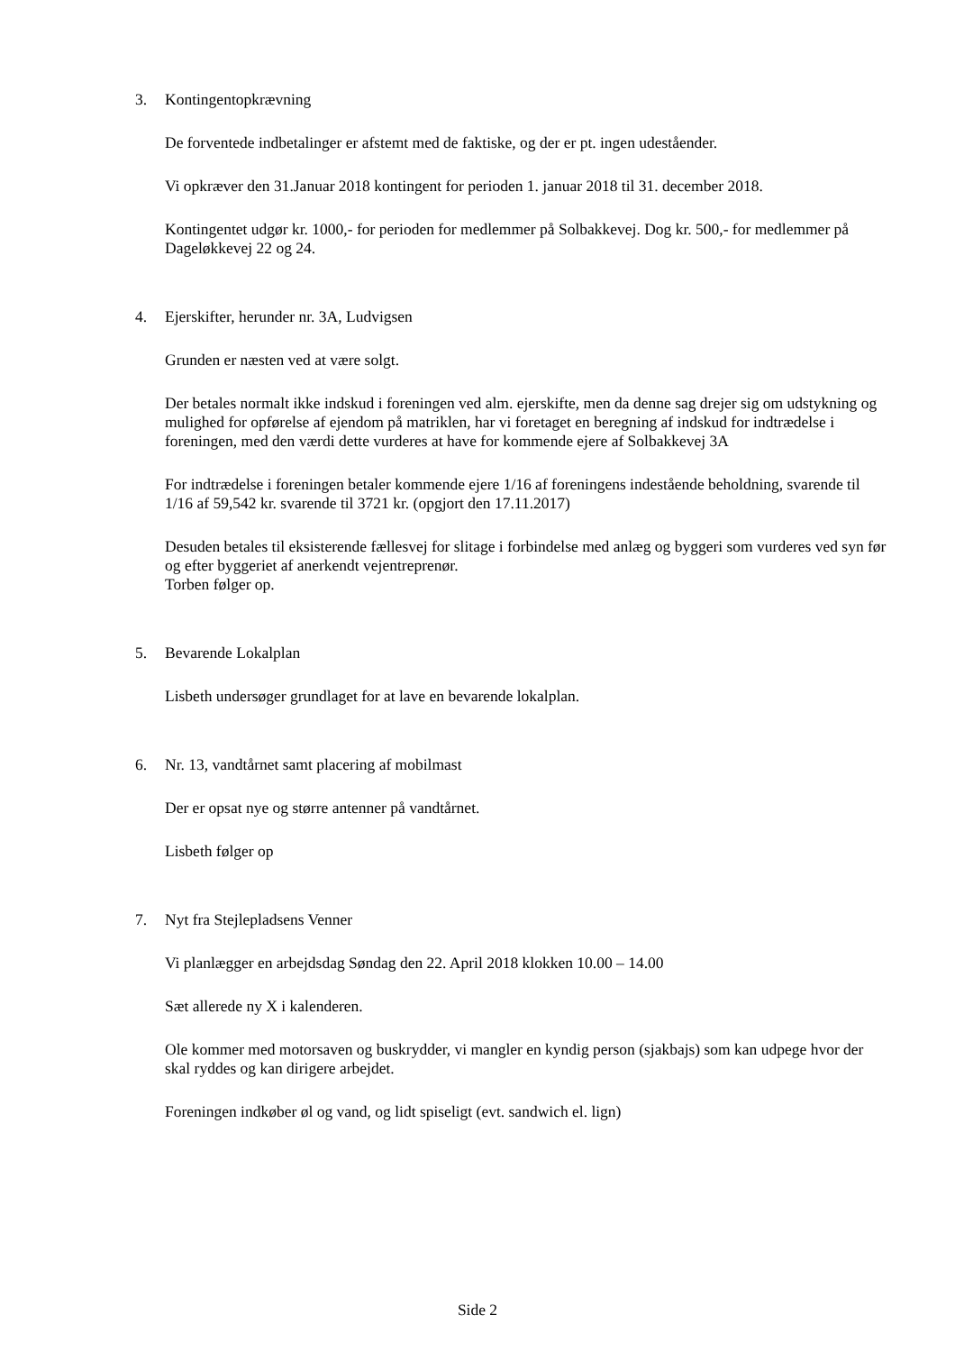3. Kontingentopkrævning
De forventede indbetalinger er afstemt med de faktiske, og der er pt. ingen udeståender.
Vi opkræver den 31.Januar 2018 kontingent for perioden 1. januar 2018 til 31. december 2018.
Kontingentet udgør kr. 1000,- for perioden for medlemmer på Solbakkevej. Dog kr. 500,- for medlemmer på Dageløkkevej 22 og 24.
4. Ejerskifter, herunder nr. 3A, Ludvigsen
Grunden er næsten ved at være solgt.
Der betales normalt ikke indskud i foreningen ved alm. ejerskifte, men da denne sag drejer sig om udstykning og mulighed for opførelse af ejendom på matriklen, har vi foretaget en beregning af indskud for indtrædelse i foreningen, med den værdi dette vurderes at have for kommende ejere af Solbakkevej 3A
For indtrædelse i foreningen betaler kommende ejere 1/16 af foreningens indestående beholdning, svarende til 1/16 af 59,542 kr. svarende til 3721 kr. (opgjort den 17.11.2017)
Desuden betales til eksisterende fællesvej for slitage i forbindelse med anlæg og byggeri som vurderes ved syn før og efter byggeriet af anerkendt vejentreprenør.
Torben følger op.
5. Bevarende Lokalplan
Lisbeth undersøger grundlaget for at lave en bevarende lokalplan.
6. Nr. 13, vandtårnet samt placering af mobilmast
Der er opsat nye og større antenner på vandtårnet.
Lisbeth følger op
7. Nyt fra Stejlepladsens Venner
Vi planlægger en arbejdsdag Søndag den 22. April 2018 klokken 10.00 – 14.00
Sæt allerede ny X i kalenderen.
Ole kommer med motorsaven og buskrydder, vi mangler en kyndig person (sjakbajs) som kan udpege hvor der skal ryddes og kan dirigere arbejdet.
Foreningen indkøber øl og vand, og lidt spiseligt (evt. sandwich el. lign)
Side 2